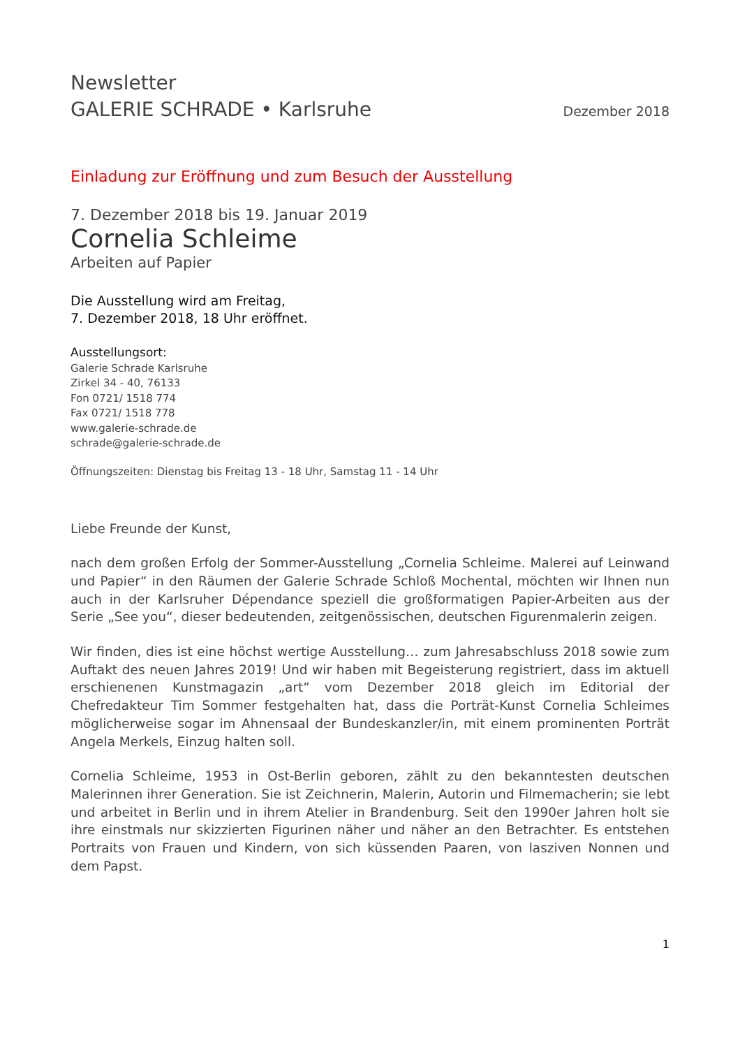Newsletter
GALERIE SCHRADE • Karlsruhe
Dezember 2018
Einladung zur Eröffnung und zum Besuch der Ausstellung
7. Dezember 2018 bis 19. Januar 2019
Cornelia Schleime
Arbeiten auf Papier
Die Ausstellung wird am Freitag,
7. Dezember 2018, 18 Uhr eröffnet.
Ausstellungsort:
Galerie Schrade Karlsruhe
Zirkel 34 - 40, 76133
Fon 0721/ 1518 774
Fax 0721/ 1518 778
www.galerie-schrade.de
schrade@galerie-schrade.de
Öffnungszeiten: Dienstag bis Freitag 13 - 18 Uhr, Samstag 11 - 14 Uhr
Liebe Freunde der Kunst,
nach dem großen Erfolg der Sommer-Ausstellung „Cornelia Schleime. Malerei auf Leinwand und Papier“ in den Räumen der Galerie Schrade Schloß Mochental, möchten wir Ihnen nun auch in der Karlsruher Dépendance speziell die großformatigen Papier-Arbeiten aus der Serie „See you“, dieser bedeutenden, zeitgenössischen, deutschen Figurenmalerin zeigen.
Wir finden, dies ist eine höchst wertige Ausstellung… zum Jahresabschluss 2018 sowie zum Auftakt des neuen Jahres 2019! Und wir haben mit Begeisterung registriert, dass im aktuell erschienenen Kunstmagazin „art“ vom Dezember 2018 gleich im Editorial der Chefredakteur Tim Sommer festgehalten hat, dass die Porträt-Kunst Cornelia Schleimes möglicherweise sogar im Ahnensaal der Bundeskanzler/in, mit einem prominenten Porträt Angela Merkels, Einzug halten soll.
Cornelia Schleime, 1953 in Ost-Berlin geboren, zählt zu den bekanntesten deutschen Malerinnen ihrer Generation. Sie ist Zeichnerin, Malerin, Autorin und Filmemacherin; sie lebt und arbeitet in Berlin und in ihrem Atelier in Brandenburg. Seit den 1990er Jahren holt sie ihre einstmals nur skizzierten Figurinen näher und näher an den Betrachter. Es entstehen Portraits von Frauen und Kindern, von sich küssenden Paaren, von lasziven Nonnen und dem Papst.
1